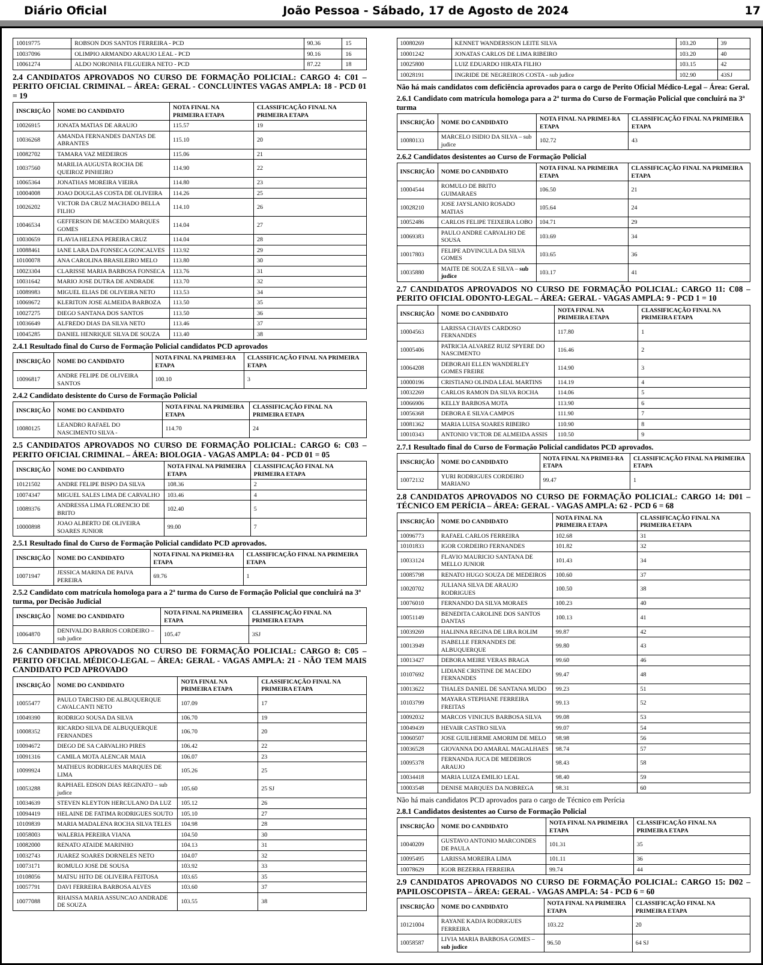Diário Oficial João Pessoa - Sábado, 17 de Agosto de 2024 17
| 10019775 | ROBSON DOS SANTOS FERREIRA - PCD | 90.36 | 15 |
| 10037096 | OLIMPIO ARMANDO ARAUJO LEAL - PCD | 90.16 | 16 |
| 10061274 | ALDO NORONHA FILGUEIRA NETO - PCD | 87.22 | 18 |
2.4 CANDIDATOS APROVADOS NO CURSO DE FORMAÇÃO POLICIAL: CARGO 4: C01 – PERITO OFICIAL CRIMINAL – ÁREA: GERAL - CONCLUINTES VAGAS AMPLA: 18 - PCD 01 = 19
| INSCRIÇÃO | NOME DO CANDIDATO | NOTA FINAL NA PRIMEIRA ETAPA | CLASSIFICAÇÃO FINAL NA PRIMEIRA ETAPA |
| --- | --- | --- | --- |
| 10026915 | JONATA MATIAS DE ARAUJO | 115.57 | 19 |
| 10036268 | AMANDA FERNANDES DANTAS DE ABRANTES | 115.10 | 20 |
| 10082702 | TAMARA VAZ MEDEIROS | 115.06 | 21 |
| 10037560 | MARILIA AUGUSTA ROCHA DE QUEIROZ PINHEIRO | 114.90 | 22 |
| 10065364 | JONATHAS MOREIRA VIEIRA | 114.80 | 23 |
| 10004008 | JOAO DOUGLAS COSTA DE OLIVEIRA | 114.26 | 25 |
| 10026202 | VICTOR DA CRUZ MACHADO BELLA FILHO | 114.10 | 26 |
| 10046534 | GEFFERSON DE MACEDO MARQUES GOMES | 114.04 | 27 |
| 10030659 | FLAVIA HELENA PEREIRA CRUZ | 114.04 | 28 |
| 10088461 | IANE LARA DA FONSECA GONCALVES | 113.92 | 29 |
| 10100078 | ANA CAROLINA BRASILEIRO MELO | 113.80 | 30 |
| 10023304 | CLARISSE MARIA BARBOSA FONSECA | 113.76 | 31 |
| 10031642 | MARIO JOSE DUTRA DE ANDRADE | 113.70 | 32 |
| 10089983 | MIGUEL ELIAS DE OLIVEIRA NETO | 113.53 | 34 |
| 10069672 | KLERITON JOSE ALMEIDA BARBOZA | 113.50 | 35 |
| 10027275 | DIEGO SANTANA DOS SANTOS | 113.50 | 36 |
| 10036649 | ALFREDO DIAS DA SILVA NETO | 113.46 | 37 |
| 10045285 | DANIEL HENRIQUE SILVA DE SOUZA | 113.40 | 38 |
2.4.1 Resultado final do Curso de Formação Policial candidatos PCD aprovados
| INSCRIÇÃO | NOME DO CANDIDATO | NOTA FINAL NA PRIMEI-RA ETAPA | CLASSIFICAÇÃO FINAL NA PRIMEIRA ETAPA |
| --- | --- | --- | --- |
| 10096817 | ANDRE FELIPE DE OLIVEIRA SANTOS | 100.10 | 3 |
2.4.2 Candidato desistente do Curso de Formação Policial
| INSCRIÇÃO | NOME DO CANDIDATO | NOTA FINAL NA PRIMEIRA ETAPA | CLASSIFICAÇÃO FINAL NA PRIMEIRA ETAPA |
| --- | --- | --- | --- |
| 10080125 | LEANDRO RAFAEL DO NASCIMENTO SILVA - | 114.70 | 24 |
2.5 CANDIDATOS APROVADOS NO CURSO DE FORMAÇÃO POLICIAL: CARGO 6: C03 – PERITO OFICIAL CRIMINAL – ÁREA: BIOLOGIA - VAGAS AMPLA: 04 - PCD 01 = 05
| INSCRIÇÃO | NOME DO CANDIDATO | NOTA FINAL NA PRIMEIRA ETAPA | CLASSIFICAÇÃO FINAL NA PRIMEIRA ETAPA |
| --- | --- | --- | --- |
| 10121502 | ANDRE FELIPE BISPO DA SILVA | 108.36 | 2 |
| 10074347 | MIGUEL SALES LIMA DE CARVALHO | 103.46 | 4 |
| 10089376 | ANDRESSA LIMA FLORENCIO DE BRITO | 102.40 | 5 |
| 10000898 | JOAO ALBERTO DE OLIVEIRA SOARES JUNIOR | 99.00 | 7 |
2.5.1 Resultado final do Curso de Formação Policial candidato PCD aprovados.
| INSCRIÇÃO | NOME DO CANDIDATO | NOTA FINAL NA PRIMEI-RA ETAPA | CLASSIFICAÇÃO FINAL NA PRIMEIRA ETAPA |
| --- | --- | --- | --- |
| 10071947 | JESSICA MARINA DE PAIVA PEREIRA | 69.76 | 1 |
2.5.2 Candidato com matrícula homologa para a 2ª turma do Curso de Formação Policial que concluirá na 3ª turma, por Decisão Judicial
| INSCRIÇÃO | NOME DO CANDIDATO | NOTA FINAL NA PRIMEIRA ETAPA | CLASSIFICAÇÃO FINAL NA PRIMEIRA ETAPA |
| --- | --- | --- | --- |
| 10064870 | DENIVALDO BARROS CORDEIRO – sub judice | 105.47 | 3SJ |
2.6 CANDIDATOS APROVADOS NO CURSO DE FORMAÇÃO POLICIAL: CARGO 8: C05 – PERITO OFICIAL MÉDICO-LEGAL – ÁREA: GERAL - VAGAS AMPLA: 21 - NÃO TEM MAIS CANDIDATO PCD APROVADO
| INSCRIÇÃO | NOME DO CANDIDATO | NOTA FINAL NA PRIMEIRA ETAPA | CLASSIFICAÇÃO FINAL NA PRIMEIRA ETAPA |
| --- | --- | --- | --- |
| 10055477 | PAULO TARCISIO DE ALBUQUERQUE CAVALCANTI NETO | 107.09 | 17 |
| 10049390 | RODRIGO SOUSA DA SILVA | 106.70 | 19 |
| 10008352 | RICARDO SILVA DE ALBUQUERQUE FERNANDES | 106.70 | 20 |
| 10094672 | DIEGO DE SA CARVALHO PIRES | 106.42 | 22 |
| 10091316 | CAMILA MOTA ALENCAR MAIA | 106.07 | 23 |
| 10099924 | MATHEUS RODRIGUES MARQUES DE LIMA | 105.26 | 25 |
| 10053288 | RAPHAEL EDSON DIAS REGINATO – sub judice | 105.60 | 25 SJ |
| 10034639 | STEVEN KLEYTON HERCULANO DA LUZ | 105.12 | 26 |
| 10094419 | HELAINE DE FATIMA RODRIGUES SOUTO | 105.10 | 27 |
| 10109839 | MARIA MADALENA ROCHA SILVA TELES | 104.98 | 28 |
| 10058003 | WALERIA PEREIRA VIANA | 104.50 | 30 |
| 10082000 | RENATO ATAIDE MARINHO | 104.13 | 31 |
| 10032743 | JUAREZ SOARES DORNELES NETO | 104.07 | 32 |
| 10073171 | ROMULO JOSE DE SOUSA | 103.92 | 33 |
| 10108056 | MATSU HITO DE OLIVEIRA FEITOSA | 103.65 | 35 |
| 10057791 | DAVI FERREIRA BARBOSA ALVES | 103.60 | 37 |
| 10077088 | RHAISSA MARIA ASSUNCAO ANDRADE DE SOUZA | 103.55 | 38 |
| 10080269 | KENNET WANDERSSON LEITE SILVA | 103.20 | 39 |
| 10001242 | JONATAS CARLOS DE LIMA RIBEIRO | 103.20 | 40 |
| 10025800 | LUIZ EDUARDO HIRATA FILHO | 103.15 | 42 |
| 10028191 | INGRIDE DE NEGREIROS COSTA - sub judice | 102.90 | 43SJ |
Não há mais candidatos com deficiência aprovados para o cargo de Perito Oficial Médico-Legal – Área: Geral.
2.6.1 Candidato com matrícula homologa para a 2ª turma do Curso de Formação Policial que concluirá na 3ª turma
| INSCRIÇÃO | NOME DO CANDIDATO | NOTA FINAL NA PRIMEI-RA ETAPA | CLASSIFICAÇÃO FINAL NA PRIMEIRA ETAPA |
| --- | --- | --- | --- |
| 10080133 | MARCELO ISIDIO DA SILVA – sub judice | 102.72 | 43 |
2.6.2 Candidatos desistentes ao Curso de Formação Policial
| INSCRIÇÃO | NOME DO CANDIDATO | NOTA FINAL NA PRIMEIRA ETAPA | CLASSIFICAÇÃO FINAL NA PRIMEIRA ETAPA |
| --- | --- | --- | --- |
| 10004544 | ROMULO DE BRITO GUIMARAES | 106.50 | 21 |
| 10028210 | JOSE JAYSLANIO ROSADO MATIAS | 105.64 | 24 |
| 10052486 | CARLOS FELIPE TEIXEIRA LOBO | 104.71 | 29 |
| 10069383 | PAULO ANDRE CARVALHO DE SOUSA | 103.69 | 34 |
| 10017803 | FELIPE ADVINCULA DA SILVA GOMES | 103.65 | 36 |
| 10035880 | MAITE DE SOUZA E SILVA – sub judice | 103.17 | 41 |
2.7 CANDIDATOS APROVADOS NO CURSO DE FORMAÇÃO POLICIAL: CARGO 11: C08 – PERITO OFICIAL ODONTO-LEGAL – ÁREA: GERAL - VAGAS AMPLA: 9 - PCD 1 = 10
| INSCRIÇÃO | NOME DO CANDIDATO | NOTA FINAL NA PRIMEIRA ETAPA | CLASSIFICAÇÃO FINAL NA PRIMEIRA ETAPA |
| --- | --- | --- | --- |
| 10004563 | LARISSA CHAVES CARDOSO FERNANDES | 117.80 | 1 |
| 10005406 | PATRICIA ALVAREZ RUIZ SPYERE DO NASCIMENTO | 116.46 | 2 |
| 10064208 | DEBORAH ELLEN WANDERLEY GOMES FREIRE | 114.90 | 3 |
| 10000196 | CRISTIANO OLINDA LEAL MARTINS | 114.19 | 4 |
| 10032269 | CARLOS RAMON DA SILVA ROCHA | 114.06 | 5 |
| 10066906 | KELLY BARBOSA MOTA | 113.90 | 6 |
| 10056368 | DEBORA E SILVA CAMPOS | 111.90 | 7 |
| 10081362 | MARIA LUISA SOARES RIBEIRO | 110.90 | 8 |
| 10010343 | ANTONIO VICTOR DE ALMEIDA ASSIS | 110.50 | 9 |
2.7.1 Resultado final do Curso de Formação Policial candidatos PCD aprovados.
| INSCRIÇÃO | NOME DO CANDIDATO | NOTA FINAL NA PRIMEI-RA ETAPA | CLASSIFICAÇÃO FINAL NA PRIMEIRA ETAPA |
| --- | --- | --- | --- |
| 10072132 | YURI RODRIGUES CORDEIRO MARIANO | 99.47 | 1 |
2.8 CANDIDATOS APROVADOS NO CURSO DE FORMAÇÃO POLICIAL: CARGO 14: D01 – TÉCNICO EM PERÍCIA – ÁREA: GERAL - VAGAS AMPLA: 62 - PCD 6 = 68
| INSCRIÇÃO | NOME DO CANDIDATO | NOTA FINAL NA PRIMEIRA ETAPA | CLASSIFICAÇÃO FINAL NA PRIMEIRA ETAPA |
| --- | --- | --- | --- |
| 10096773 | RAFAEL CARLOS FERREIRA | 102.68 | 31 |
| 10101833 | IGOR CORDEIRO FERNANDES | 101.82 | 32 |
| 10033124 | FLAVIO MAURICIO SANTANA DE MELLO JUNIOR | 101.43 | 34 |
| 10085798 | RENATO HUGO SOUZA DE MEDEIROS | 100.60 | 37 |
| 10020702 | JULIANA SILVA DE ARAUJO RODRIGUES | 100.50 | 38 |
| 10076010 | FERNANDO DA SILVA MORAES | 100.23 | 40 |
| 10051149 | BENEDITA CAROLINE DOS SANTOS DANTAS | 100.13 | 41 |
| 10039269 | HALINNA REGINA DE LIRA ROLIM | 99.87 | 42 |
| 10013949 | ISABELLE FERNANDES DE ALBUQUERQUE | 99.80 | 43 |
| 10013427 | DEBORA MEIRE VERAS BRAGA | 99.60 | 46 |
| 10107692 | LIDIANE CRISTINE DE MACEDO FERNANDES | 99.47 | 48 |
| 10013622 | THALES DANIEL DE SANTANA MUDO | 99.23 | 51 |
| 10103799 | MAYARA STEPHANE FERREIRA FREITAS | 99.13 | 52 |
| 10092032 | MARCOS VINICIUS BARBOSA SILVA | 99.08 | 53 |
| 10049439 | HEVAIR CASTRO SILVA | 99.07 | 54 |
| 10060507 | JOSE GUILHERME AMORIM DE MELO | 98.98 | 56 |
| 10036528 | GIOVANNA DO AMARAL MAGALHAES | 98.74 | 57 |
| 10095378 | FERNANDA JUCA DE MEDEIROS ARAUJO | 98.43 | 58 |
| 10034418 | MARIA LUIZA EMILIO LEAL | 98.40 | 59 |
| 10003548 | DENISE MARQUES DA NOBREGA | 98.31 | 60 |
Não há mais candidatos PCD aprovados para o cargo de Técnico em Perícia
2.8.1 Candidatos desistentes ao Curso de Formação Policial
| INSCRIÇÃO | NOME DO CANDIDATO | NOTA FINAL NA PRIMEIRA ETAPA | CLASSIFICAÇÃO FINAL NA PRIMEIRA ETAPA |
| --- | --- | --- | --- |
| 10040209 | GUSTAVO ANTONIO MARCONDES DE PAULA | 101.31 | 35 |
| 10095495 | LARISSA MOREIRA LIMA | 101.11 | 36 |
| 10078629 | IGOR BEZERRA FERREIRA | 99.74 | 44 |
2.9 CANDIDATOS APROVADOS NO CURSO DE FORMAÇÃO POLICIAL: CARGO 15: D02 – PAPILOSCOPISTA – ÁREA: GERAL - VAGAS AMPLA: 54 - PCD 6 = 60
| INSCRIÇÃO | NOME DO CANDIDATO | NOTA FINAL NA PRIMEIRA ETAPA | CLASSIFICAÇÃO FINAL NA PRIMEIRA ETAPA |
| --- | --- | --- | --- |
| 10121004 | RAYANE KADJA RODRIGUES FERREIRA | 103.22 | 20 |
| 10058587 | LIVIA MARIA BARBOSA GOMES – sub judice | 96.50 | 64 SJ |